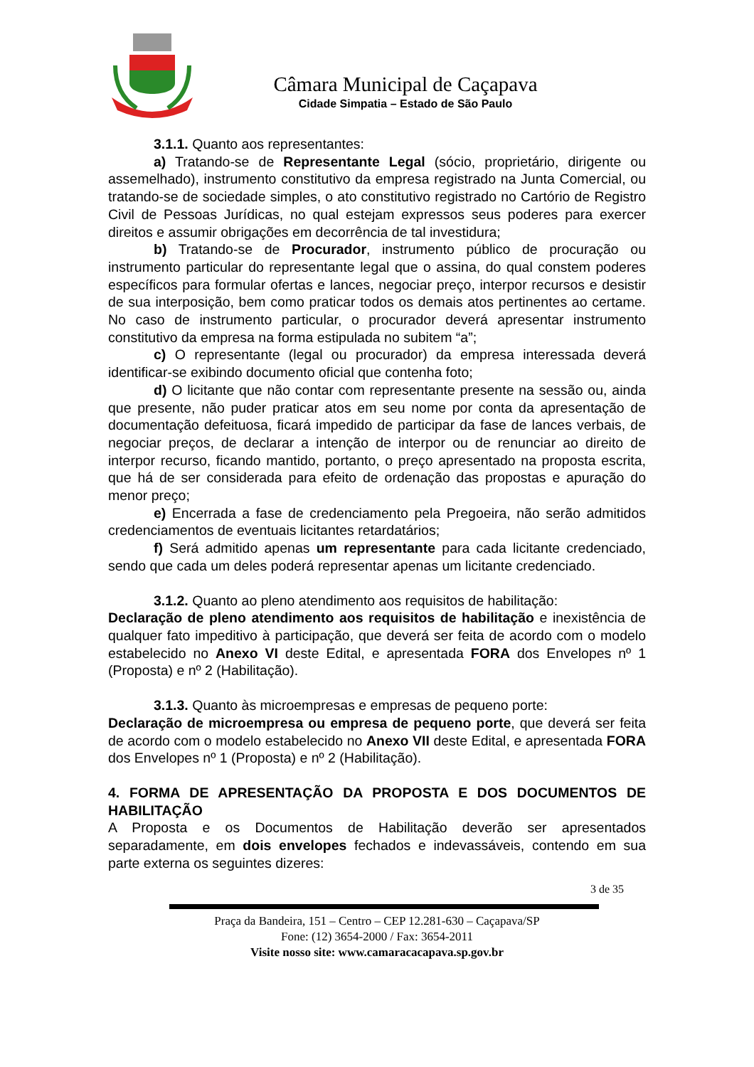Câmara Municipal de Caçapava
Cidade Simpatia – Estado de São Paulo
3.1.1. Quanto aos representantes:
a) Tratando-se de Representante Legal (sócio, proprietário, dirigente ou assemelhado), instrumento constitutivo da empresa registrado na Junta Comercial, ou tratando-se de sociedade simples, o ato constitutivo registrado no Cartório de Registro Civil de Pessoas Jurídicas, no qual estejam expressos seus poderes para exercer direitos e assumir obrigações em decorrência de tal investidura;
b) Tratando-se de Procurador, instrumento público de procuração ou instrumento particular do representante legal que o assina, do qual constem poderes específicos para formular ofertas e lances, negociar preço, interpor recursos e desistir de sua interposição, bem como praticar todos os demais atos pertinentes ao certame. No caso de instrumento particular, o procurador deverá apresentar instrumento constitutivo da empresa na forma estipulada no subitem “a”;
c) O representante (legal ou procurador) da empresa interessada deverá identificar-se exibindo documento oficial que contenha foto;
d) O licitante que não contar com representante presente na sessão ou, ainda que presente, não puder praticar atos em seu nome por conta da apresentação de documentação defeituosa, ficará impedido de participar da fase de lances verbais, de negociar preços, de declarar a intenção de interpor ou de renunciar ao direito de interpor recurso, ficando mantido, portanto, o preço apresentado na proposta escrita, que há de ser considerada para efeito de ordenação das propostas e apuração do menor preço;
e) Encerrada a fase de credenciamento pela Pregoeira, não serão admitidos credenciamentos de eventuais licitantes retardatários;
f) Será admitido apenas um representante para cada licitante credenciado, sendo que cada um deles poderá representar apenas um licitante credenciado.
3.1.2. Quanto ao pleno atendimento aos requisitos de habilitação:
Declaração de pleno atendimento aos requisitos de habilitação e inexistência de qualquer fato impeditivo à participação, que deverá ser feita de acordo com o modelo estabelecido no Anexo VI deste Edital, e apresentada FORA dos Envelopes nº 1 (Proposta) e nº 2 (Habilitação).
3.1.3. Quanto às microempresas e empresas de pequeno porte:
Declaração de microempresa ou empresa de pequeno porte, que deverá ser feita de acordo com o modelo estabelecido no Anexo VII deste Edital, e apresentada FORA dos Envelopes nº 1 (Proposta) e nº 2 (Habilitação).
4. FORMA DE APRESENTAÇÃO DA PROPOSTA E DOS DOCUMENTOS DE HABILITAÇÃO
A Proposta e os Documentos de Habilitação deverão ser apresentados separadamente, em dois envelopes fechados e indevassáveis, contendo em sua parte externa os seguintes dizeres:
3 de 35
Praça da Bandeira, 151 – Centro – CEP 12.281-630 – Caçapava/SP
Fone: (12) 3654-2000 / Fax: 3654-2011
Visite nosso site: www.camaracacapava.sp.gov.br